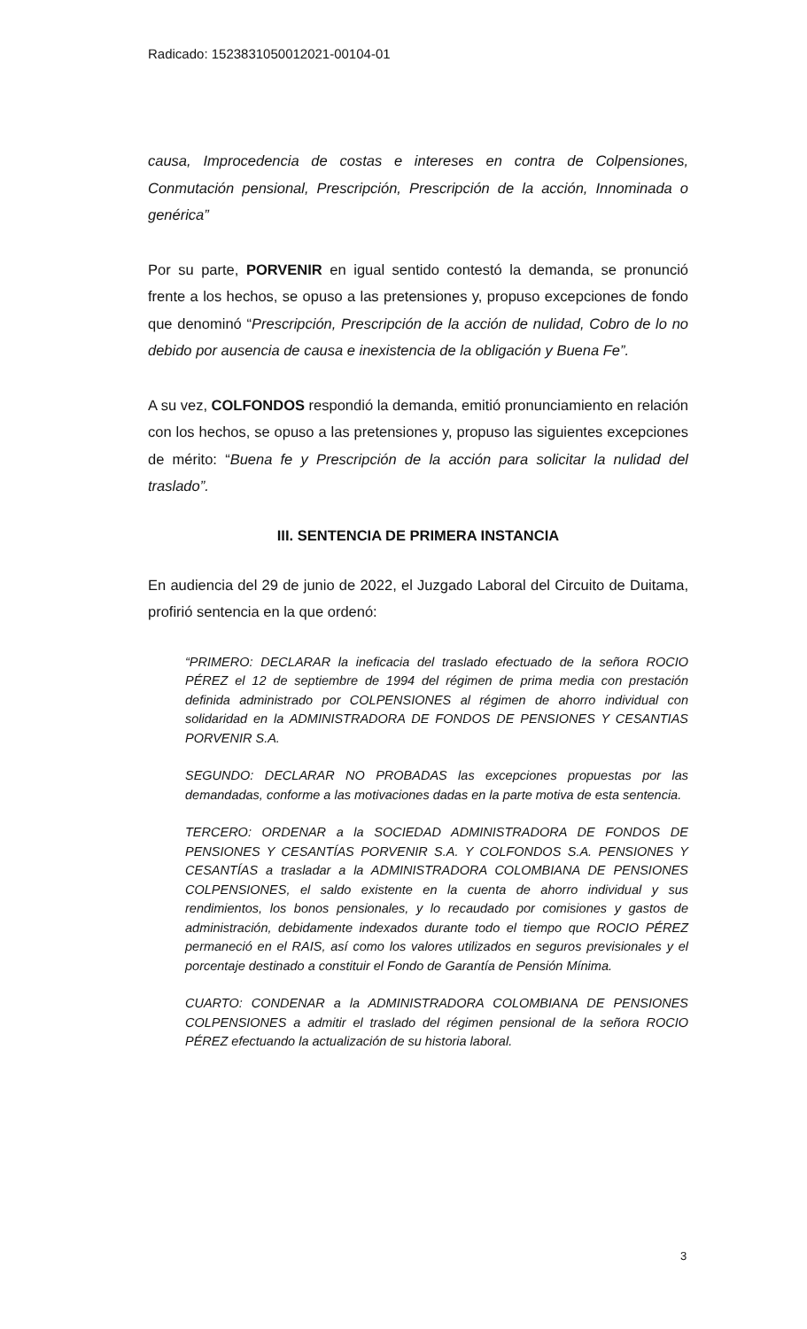Radicado: 1523831050012021-00104-01
causa, Improcedencia de costas e intereses en contra de Colpensiones, Conmutación pensional, Prescripción, Prescripción de la acción, Innominada o genérica”
Por su parte, PORVENIR en igual sentido contestó la demanda, se pronunció frente a los hechos, se opuso a las pretensiones y, propuso excepciones de fondo que denominó “Prescripción, Prescripción de la acción de nulidad, Cobro de lo no debido por ausencia de causa e inexistencia de la obligación y Buena Fe”.
A su vez, COLFONDOS respondió la demanda, emitió pronunciamiento en relación con los hechos, se opuso a las pretensiones y, propuso las siguientes excepciones de mérito: “Buena fe y Prescripción de la acción para solicitar la nulidad del traslado”.
III. SENTENCIA DE PRIMERA INSTANCIA
En audiencia del 29 de junio de 2022, el Juzgado Laboral del Circuito de Duitama, profirió sentencia en la que ordenó:
“PRIMERO: DECLARAR la ineficacia del traslado efectuado de la señora ROCIO PÉREZ el 12 de septiembre de 1994 del régimen de prima media con prestación definida administrado por COLPENSIONES al régimen de ahorro individual con solidaridad en la ADMINISTRADORA DE FONDOS DE PENSIONES Y CESANTIAS PORVENIR S.A.
SEGUNDO: DECLARAR NO PROBADAS las excepciones propuestas por las demandadas, conforme a las motivaciones dadas en la parte motiva de esta sentencia.
TERCERO: ORDENAR a la SOCIEDAD ADMINISTRADORA DE FONDOS DE PENSIONES Y CESANTÍAS PORVENIR S.A. Y COLFONDOS S.A. PENSIONES Y CESANTÍAS a trasladar a la ADMINISTRADORA COLOMBIANA DE PENSIONES COLPENSIONES, el saldo existente en la cuenta de ahorro individual y sus rendimientos, los bonos pensionales, y lo recaudado por comisiones y gastos de administración, debidamente indexados durante todo el tiempo que ROCIO PÉREZ permaneció en el RAIS, así como los valores utilizados en seguros previsionales y el porcentaje destinado a constituir el Fondo de Garantía de Pensión Mínima.
CUARTO: CONDENAR a la ADMINISTRADORA COLOMBIANA DE PENSIONES COLPENSIONES a admitir el traslado del régimen pensional de la señora ROCIO PÉREZ efectuando la actualización de su historia laboral.
3